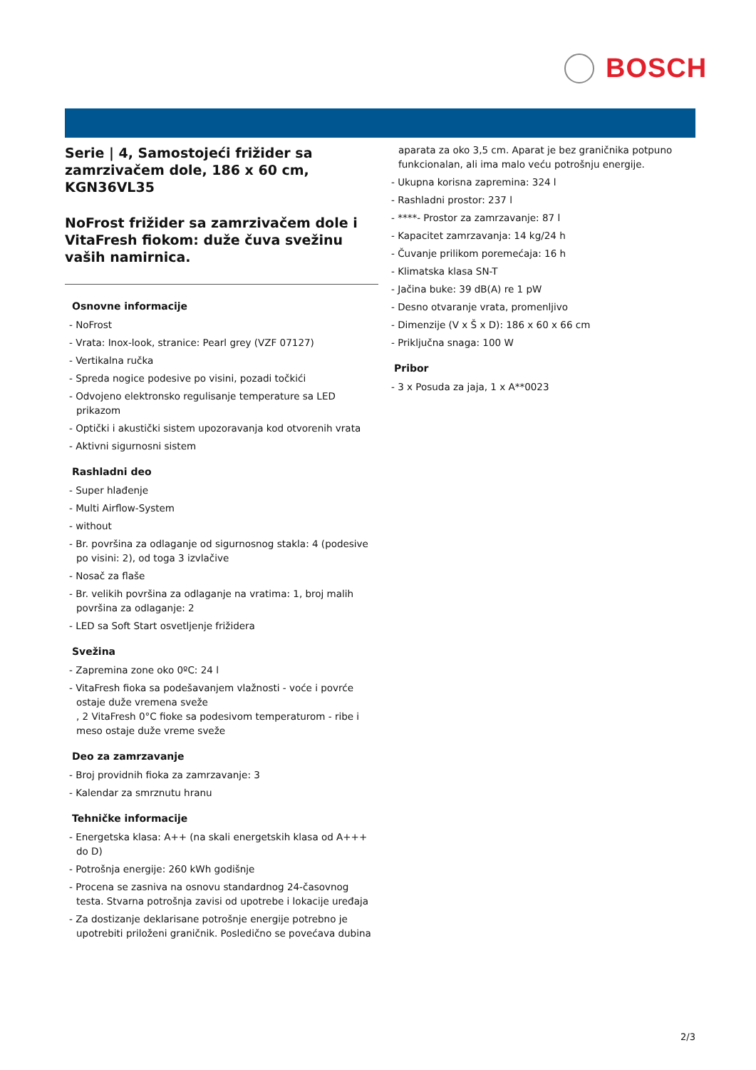BOSCH
Serie | 4, Samostojeći frižider sa zamrzivačem dole, 186 x 60 cm, KGN36VL35
NoFrost frižider sa zamrzivačem dole i VitaFresh fiokom: duže čuva svežinu vaših namirnica.
Osnovne informacije
- NoFrost
- Vrata: Inox-look, stranice: Pearl grey (VZF 07127)
- Vertikalna ručka
- Spreda nogice podesive po visini, pozadi točkići
- Odvojeno elektronsko regulisanje temperature sa LED prikazom
- Optički i akustički sistem upozoravanja kod otvorenih vrata
- Aktivni sigurnosni sistem
Rashladni deo
- Super hlađenje
- Multi Airflow-System
- without
- Br. površina za odlaganje od sigurnosnog stakla: 4 (podesive po visini: 2), od toga 3 izvlačive
- Nosač za flaše
- Br. velikih površina za odlaganje na vratima: 1, broj malih površina za odlaganje: 2
- LED sa Soft Start osvetljenje frižidera
Svežina
- Zapremina zone oko 0ºC: 24 l
- VitaFresh fioka sa podešavanjem vlažnosti - voće i povrće ostaje duže vremena sveže
, 2 VitaFresh 0°C fioke sa podesivom temperaturom - ribe i meso ostaje duže vreme sveže
Deo za zamrzavanje
- Broj providnih fioka za zamrzavanje: 3
- Kalendar za smrznutu hranu
Tehničke informacije
- Energetska klasa: A++ (na skali energetskih klasa od A+++ do D)
- Potrošnja energije: 260 kWh godišnje
- Procena se zasniva na osnovu standardnog 24-časovnog testa. Stvarna potrošnja zavisi od upotrebe i lokacije uređaja
- Za dostizanje deklarisane potrošnje energije potrebno je upotrebiti priloženi graničnik. Posledično se povećava dubina
aparata za oko 3,5 cm. Aparat je bez graničnika potpuno funkcionalan, ali ima malo veću potrošnju energije.
- Ukupna korisna zapremina: 324 l
- Rashladni prostor: 237 l
- ****- Prostor za zamrzavanje: 87 l
- Kapacitet zamrzavanja: 14 kg/24 h
- Čuvanje prilikom poremećaja: 16 h
- Klimatska klasa SN-T
- Jačina buke: 39 dB(A) re 1 pW
- Desno otvaranje vrata, promenljivo
- Dimenzije (V x Š x D): 186 x 60 x 66 cm
- Priključna snaga: 100 W
Pribor
- 3 x Posuda za jaja, 1 x A**0023
2/3